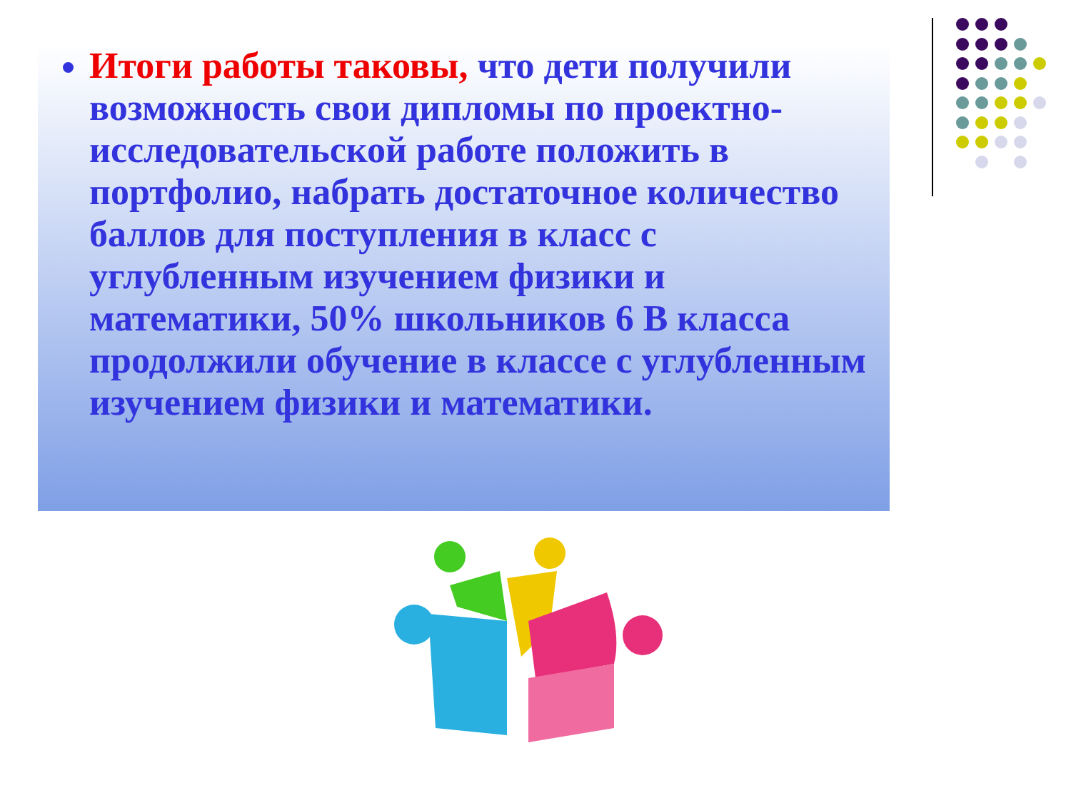Итоги работы таковы, что дети получили возможность свои дипломы по проектно-исследовательской работе положить в портфолио, набрать достаточное количество баллов для поступления в класс с углубленным изучением физики и математики, 50% школьников 6 В класса продолжили обучение в классе с углубленным изучением физики и математики.